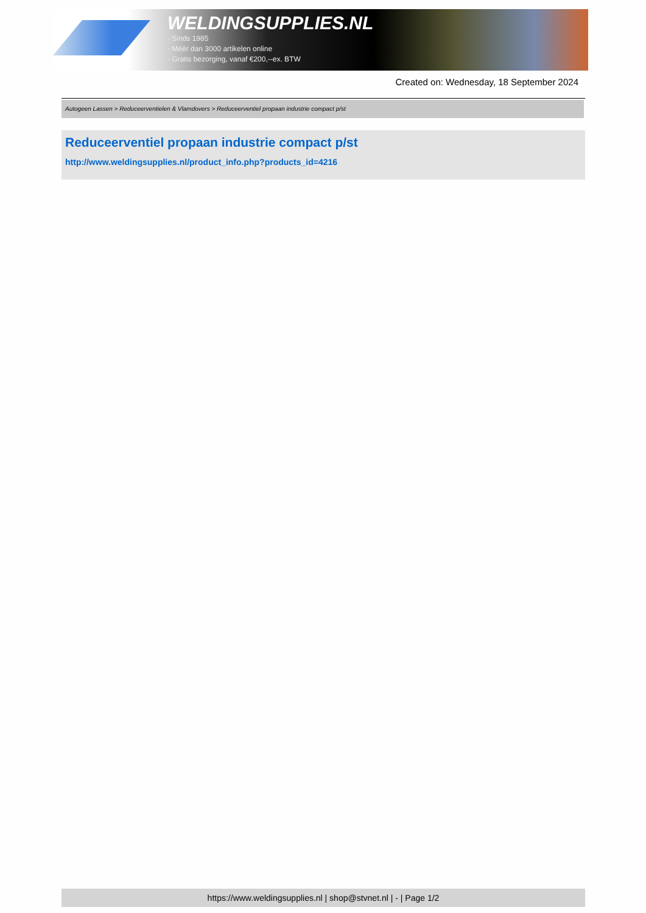WELDINGSUPPLIES.NL
- Sinds 1985
- Méér dan 3000 artikelen online
- Gratis bezorging, vanaf €200,--ex. BTW
Created on: Wednesday, 18 September 2024
Autogeen Lassen > Reduceerventielen & Vlamdovers > Reduceerventiel propaan industrie compact p/st
Reduceerventiel propaan industrie compact p/st
http://www.weldingsupplies.nl/product_info.php?products_id=4216
https://www.weldingsupplies.nl | shop@stvnet.nl | - | Page 1/2